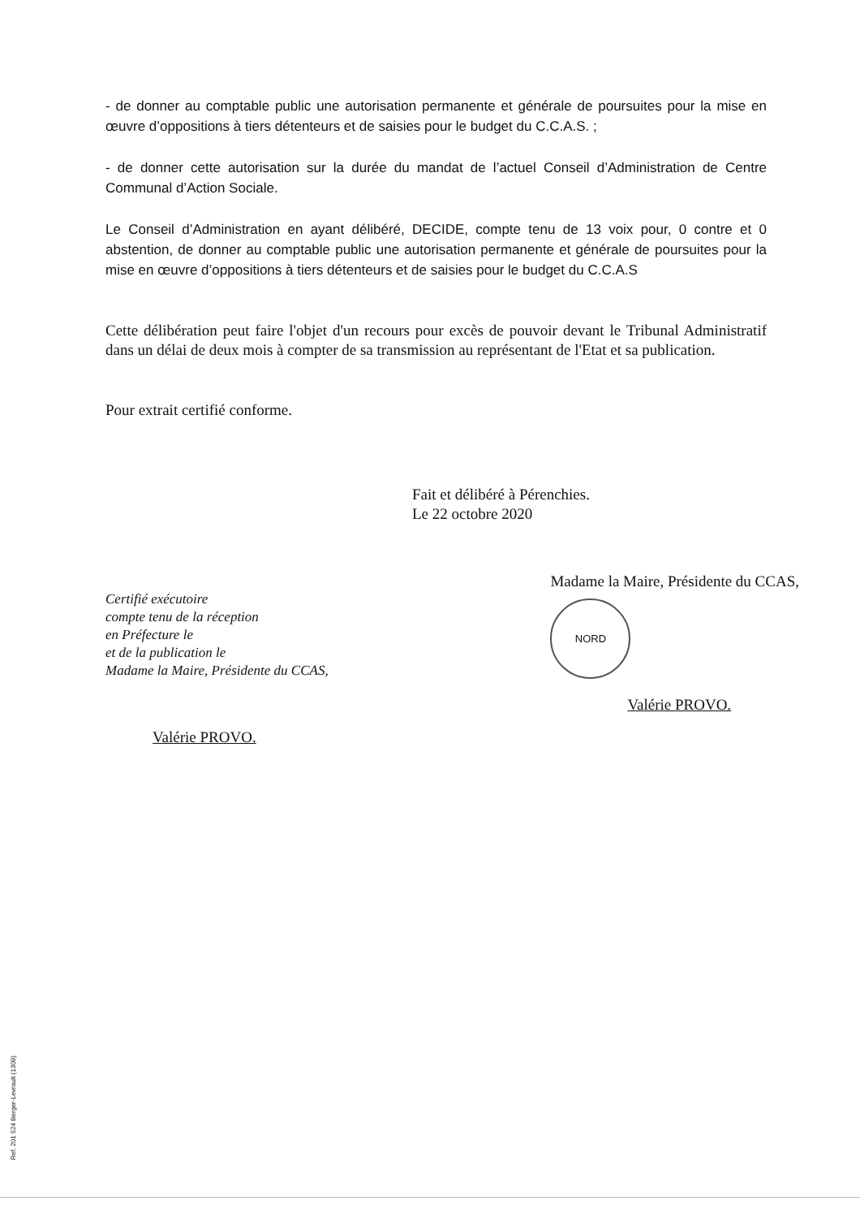- de donner au comptable public une autorisation permanente et générale de poursuites pour la mise en œuvre d’oppositions à tiers détenteurs et de saisies pour le budget du C.C.A.S. ;
- de donner cette autorisation sur la durée du mandat de l’actuel Conseil d’Administration de Centre Communal d’Action Sociale.
Le Conseil d’Administration en ayant délibéré, DECIDE, compte tenu de 13 voix pour, 0 contre et 0 abstention, de donner au comptable public une autorisation permanente et générale de poursuites pour la mise en œuvre d’oppositions à tiers détenteurs et de saisies pour le budget du C.C.A.S
Cette délibération peut faire l'objet d'un recours pour excès de pouvoir devant le Tribunal Administratif dans un délai de deux mois à compter de sa transmission au représentant de l'Etat et sa publication.
Pour extrait certifié conforme.
Fait et délibéré à Pérenchies.
Le 22 octobre 2020
Certifié exécutoire
compte tenu de la réception
en Préfecture le
et de la publication le
Madame la Maire, Présidente du CCAS,
Valérie PROVO.
Madame la Maire, Présidente du CCAS,
NORD
Valérie PROVO.
Ref. 201 524 Berger-Levrault (1309)